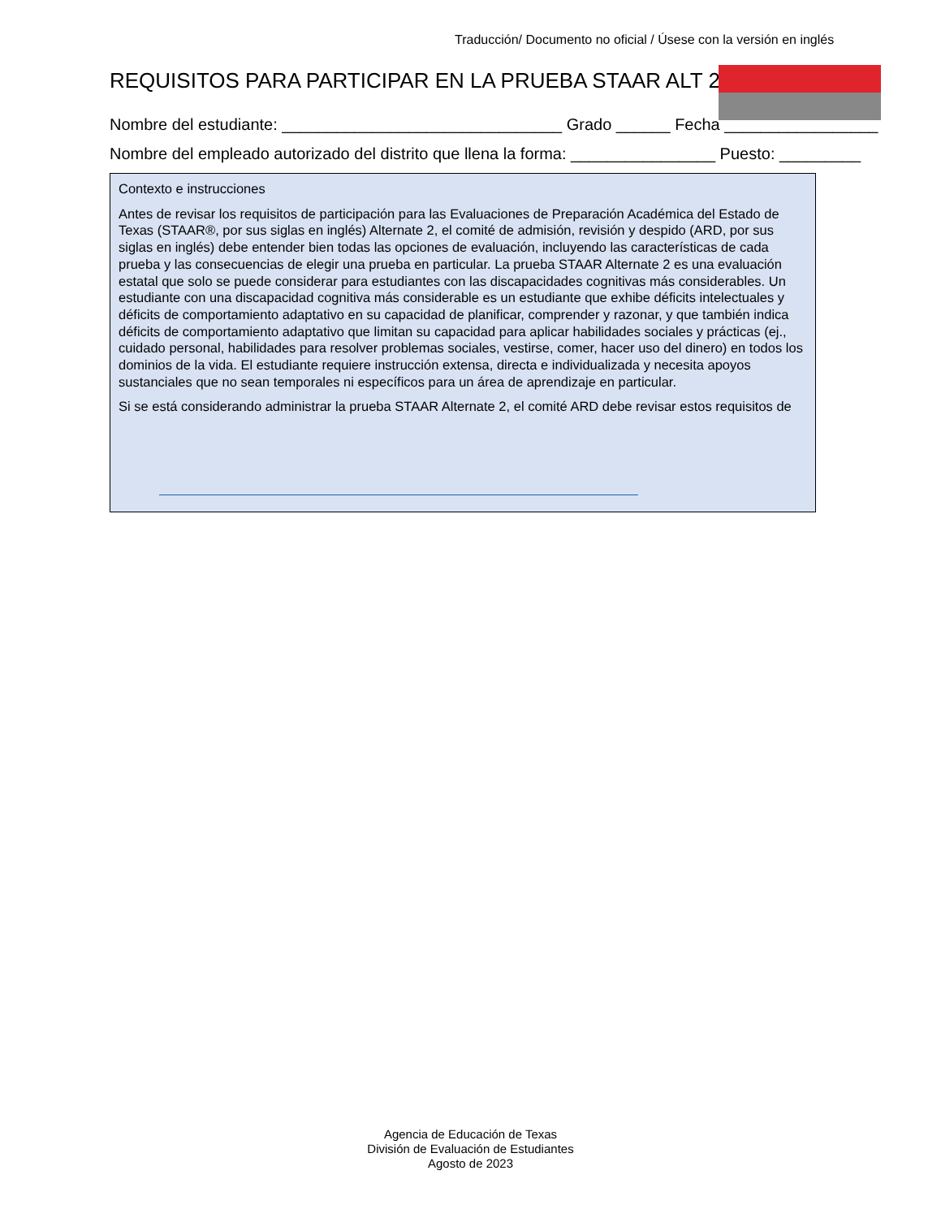Traducción/ Documento no oficial / Úsese con la versión en inglés
REQUISITOS PARA PARTICIPAR EN LA PRUEBA STAAR ALT 2
Nombre del estudiante: _______________________________ Grado ______ Fecha _________________
Nombre del empleado autorizado del distrito que llena la forma: ________________ Puesto: _________
Contexto e instrucciones
Antes de revisar los requisitos de participación para las Evaluaciones de Preparación Académica del Estado de Texas (STAAR®, por sus siglas en inglés) Alternate 2, el comité de admisión, revisión y despido (ARD, por sus siglas en inglés) debe entender bien todas las opciones de evaluación, incluyendo las características de cada prueba y las consecuencias de elegir una prueba en particular. La prueba STAAR Alternate 2 es una evaluación estatal que solo se puede considerar para estudiantes con las discapacidades cognitivas más considerables. Un estudiante con una discapacidad cognitiva más considerable es un estudiante que exhibe déficits intelectuales y déficits de comportamiento adaptativo en su capacidad de planificar, comprender y razonar, y que también indica déficits de comportamiento adaptativo que limitan su capacidad para aplicar habilidades sociales y prácticas (ej., cuidado personal, habilidades para resolver problemas sociales, vestirse, comer, hacer uso del dinero) en todos los dominios de la vida. El estudiante requiere instrucción extensa, directa e individualizada y necesita apoyos sustanciales que no sean temporales ni específicos para un área de aprendizaje en particular.
Si se está considerando administrar la prueba STAAR Alternate 2, el comité ARD debe revisar estos requisitos de
Agencia de Educación de Texas
División de Evaluación de Estudiantes
Agosto de 2023